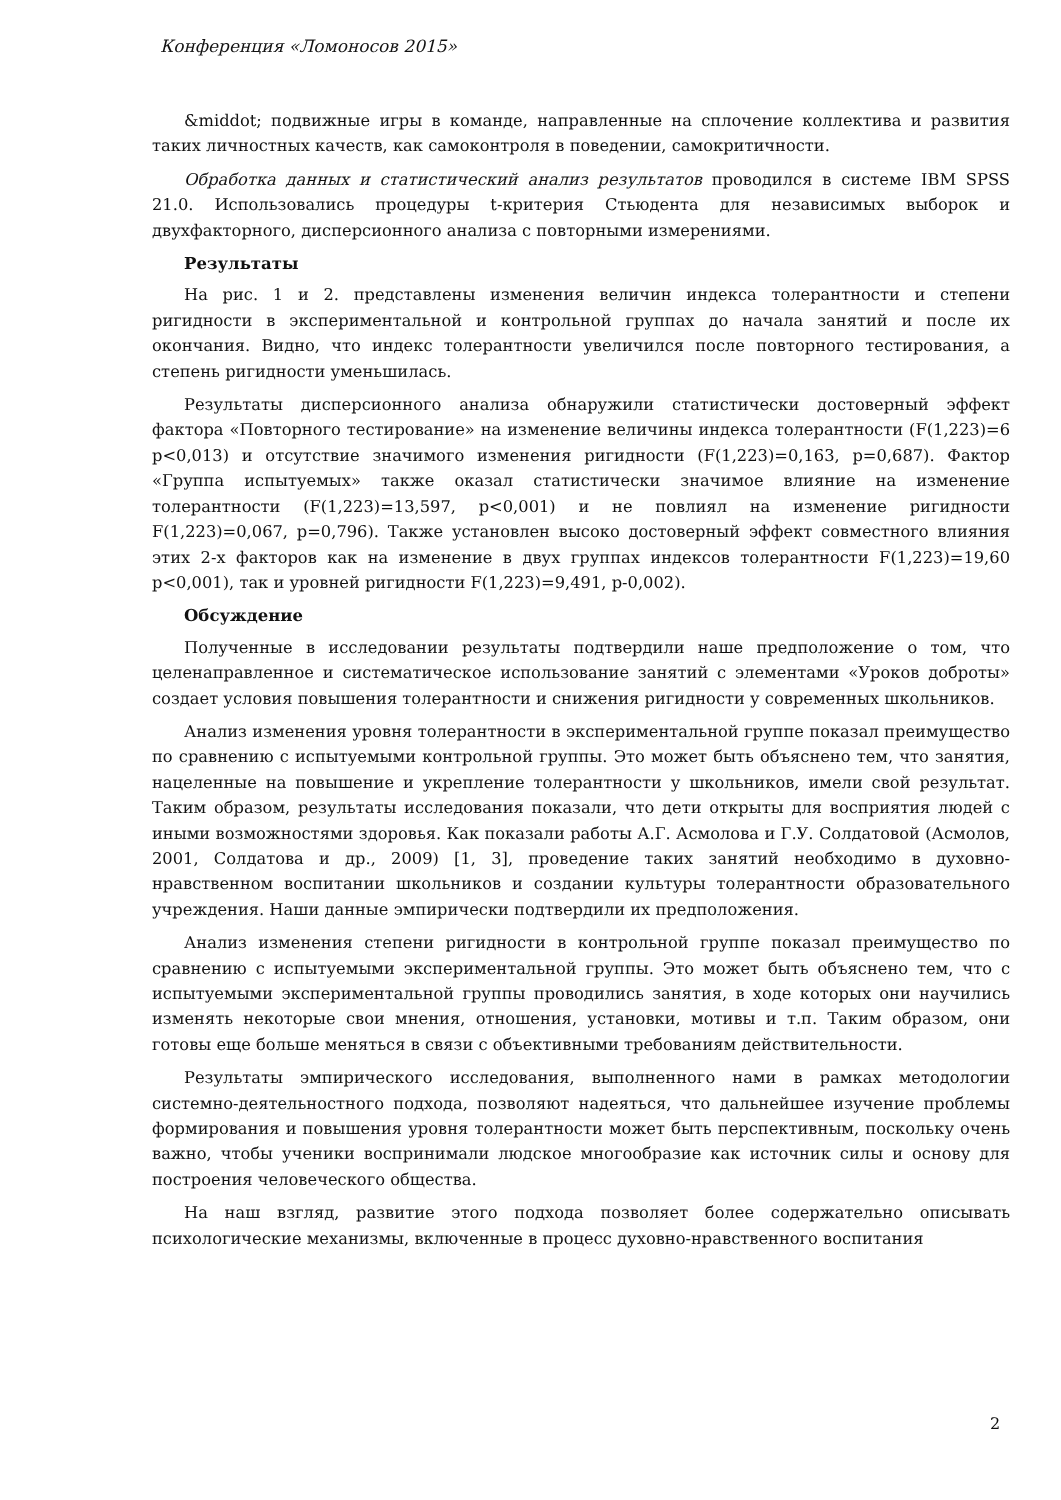Конференция «Ломоносов 2015»
&middot; подвижные игры в команде, направленные на сплочение коллектива и развития таких личностных качеств, как самоконтроля в поведении, самокритичности.
Обработка данных и статистический анализ результатов проводился в системе IBM SPSS 21.0. Использовались процедуры t-критерия Стьюдента для независимых выборок и двухфакторного, дисперсионного анализа с повторными измерениями.
Результаты
На рис. 1 и 2. представлены изменения величин индекса толерантности и степени ригидности в экспериментальной и контрольной группах до начала занятий и после их окончания. Видно, что индекс толерантности увеличился после повторного тестирования, а степень ригидности уменьшилась.
Результаты дисперсионного анализа обнаружили статистически достоверный эффект фактора «Повторного тестирование» на изменение величины индекса толерантности (F(1,223)=6 p<0,013) и отсутствие значимого изменения ригидности (F(1,223)=0,163, p=0,687). Фактор «Группа испытуемых» также оказал статистически значимое влияние на изменение толерантности (F(1,223)=13,597, p<0,001) и не повлиял на изменение ригидности F(1,223)=0,067, p=0,796). Также установлен высоко достоверный эффект совместного влияния этих 2-х факторов как на изменение в двух группах индексов толерантности F(1,223)=19,60 p<0,001), так и уровней ригидности F(1,223)=9,491, p-0,002).
Обсуждение
Полученные в исследовании результаты подтвердили наше предположение о том, что целенаправленное и систематическое использование занятий с элементами «Уроков доброты» создает условия повышения толерантности и снижения ригидности у современных школьников.
Анализ изменения уровня толерантности в экспериментальной группе показал преимущество по сравнению с испытуемыми контрольной группы. Это может быть объяснено тем, что занятия, нацеленные на повышение и укрепление толерантности у школьников, имели свой результат. Таким образом, результаты исследования показали, что дети открыты для восприятия людей с иными возможностями здоровья. Как показали работы А.Г. Асмолова и Г.У. Солдатовой (Асмолов, 2001, Солдатова и др., 2009) [1, 3], проведение таких занятий необходимо в духовно-нравственном воспитании школьников и создании культуры толерантности образовательного учреждения. Наши данные эмпирически подтвердили их предположения.
Анализ изменения степени ригидности в контрольной группе показал преимущество по сравнению с испытуемыми экспериментальной группы. Это может быть объяснено тем, что с испытуемыми экспериментальной группы проводились занятия, в ходе которых они научились изменять некоторые свои мнения, отношения, установки, мотивы и т.п. Таким образом, они готовы еще больше меняться в связи с объективными требованиям действительности.
Результаты эмпирического исследования, выполненного нами в рамках методологии системно-деятельностного подхода, позволяют надеяться, что дальнейшее изучение проблемы формирования и повышения уровня толерантности может быть перспективным, поскольку очень важно, чтобы ученики воспринимали людское многообразие как источник силы и основу для построения человеческого общества.
На наш взгляд, развитие этого подхода позволяет более содержательно описывать психологические механизмы, включенные в процесс духовно-нравственного воспитания
2